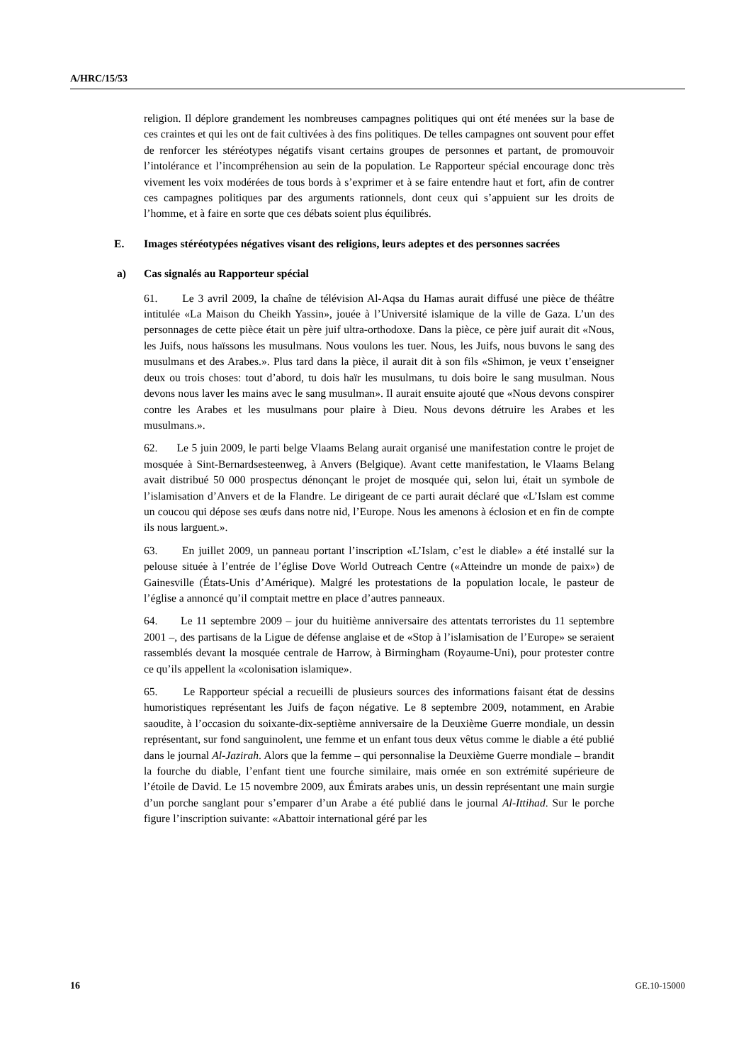A/HRC/15/53
religion. Il déplore grandement les nombreuses campagnes politiques qui ont été menées sur la base de ces craintes et qui les ont de fait cultivées à des fins politiques. De telles campagnes ont souvent pour effet de renforcer les stéréotypes négatifs visant certains groupes de personnes et partant, de promouvoir l’intolérance et l’incompréhension au sein de la population. Le Rapporteur spécial encourage donc très vivement les voix modérées de tous bords à s’exprimer et à se faire entendre haut et fort, afin de contrer ces campagnes politiques par des arguments rationnels, dont ceux qui s’appuient sur les droits de l’homme, et à faire en sorte que ces débats soient plus équilibrés.
E. Images stéréotypées négatives visant des religions, leurs adeptes et des personnes sacrées
a) Cas signalés au Rapporteur spécial
61. Le 3 avril 2009, la chaîne de télévision Al-Aqsa du Hamas aurait diffusé une pièce de théâtre intitulée «La Maison du Cheikh Yassin», jouée à l’Université islamique de la ville de Gaza. L’un des personnages de cette pièce était un père juif ultra-orthodoxe. Dans la pièce, ce père juif aurait dit «Nous, les Juifs, nous haïssons les musulmans. Nous voulons les tuer. Nous, les Juifs, nous buvons le sang des musulmans et des Arabes.». Plus tard dans la pièce, il aurait dit à son fils «Shimon, je veux t’enseigner deux ou trois choses: tout d’abord, tu dois haïr les musulmans, tu dois boire le sang musulman. Nous devons nous laver les mains avec le sang musulman». Il aurait ensuite ajouté que «Nous devons conspirer contre les Arabes et les musulmans pour plaire à Dieu. Nous devons détruire les Arabes et les musulmans.».
62. Le 5 juin 2009, le parti belge Vlaams Belang aurait organisé une manifestation contre le projet de mosquée à Sint-Bernardsesteenweg, à Anvers (Belgique). Avant cette manifestation, le Vlaams Belang avait distribué 50 000 prospectus dénonçant le projet de mosquée qui, selon lui, était un symbole de l’islamisation d’Anvers et de la Flandre. Le dirigeant de ce parti aurait déclaré que «L’Islam est comme un coucou qui dépose ses œufs dans notre nid, l’Europe. Nous les amenons à éclosion et en fin de compte ils nous larguent.».
63. En juillet 2009, un panneau portant l’inscription «L’Islam, c’est le diable» a été installé sur la pelouse située à l’entrée de l’église Dove World Outreach Centre («Atteindre un monde de paix») de Gainesville (États-Unis d’Amérique). Malgré les protestations de la population locale, le pasteur de l’église a annoncé qu’il comptait mettre en place d’autres panneaux.
64. Le 11 septembre 2009 – jour du huitième anniversaire des attentats terroristes du 11 septembre 2001 –, des partisans de la Ligue de défense anglaise et de «Stop à l’islamisation de l’Europe» se seraient rassemblés devant la mosquée centrale de Harrow, à Birmingham (Royaume-Uni), pour protester contre ce qu’ils appellent la «colonisation islamique».
65. Le Rapporteur spécial a recueilli de plusieurs sources des informations faisant état de dessins humoristiques représentant les Juifs de façon négative. Le 8 septembre 2009, notamment, en Arabie saoudite, à l’occasion du soixante-dix-septième anniversaire de la Deuxième Guerre mondiale, un dessin représentant, sur fond sanguinolent, une femme et un enfant tous deux vêtus comme le diable a été publié dans le journal Al-Jazirah. Alors que la femme – qui personnalise la Deuxième Guerre mondiale – brandit la fourche du diable, l’enfant tient une fourche similaire, mais ornée en son extrémité supérieure de l’étoile de David. Le 15 novembre 2009, aux Émirats arabes unis, un dessin représentant une main surgie d’un porche sanglant pour s’emparer d’un Arabe a été publié dans le journal Al-Ittihad. Sur le porche figure l’inscription suivante: «Abattoir international géré par les
16 GE.10-15000